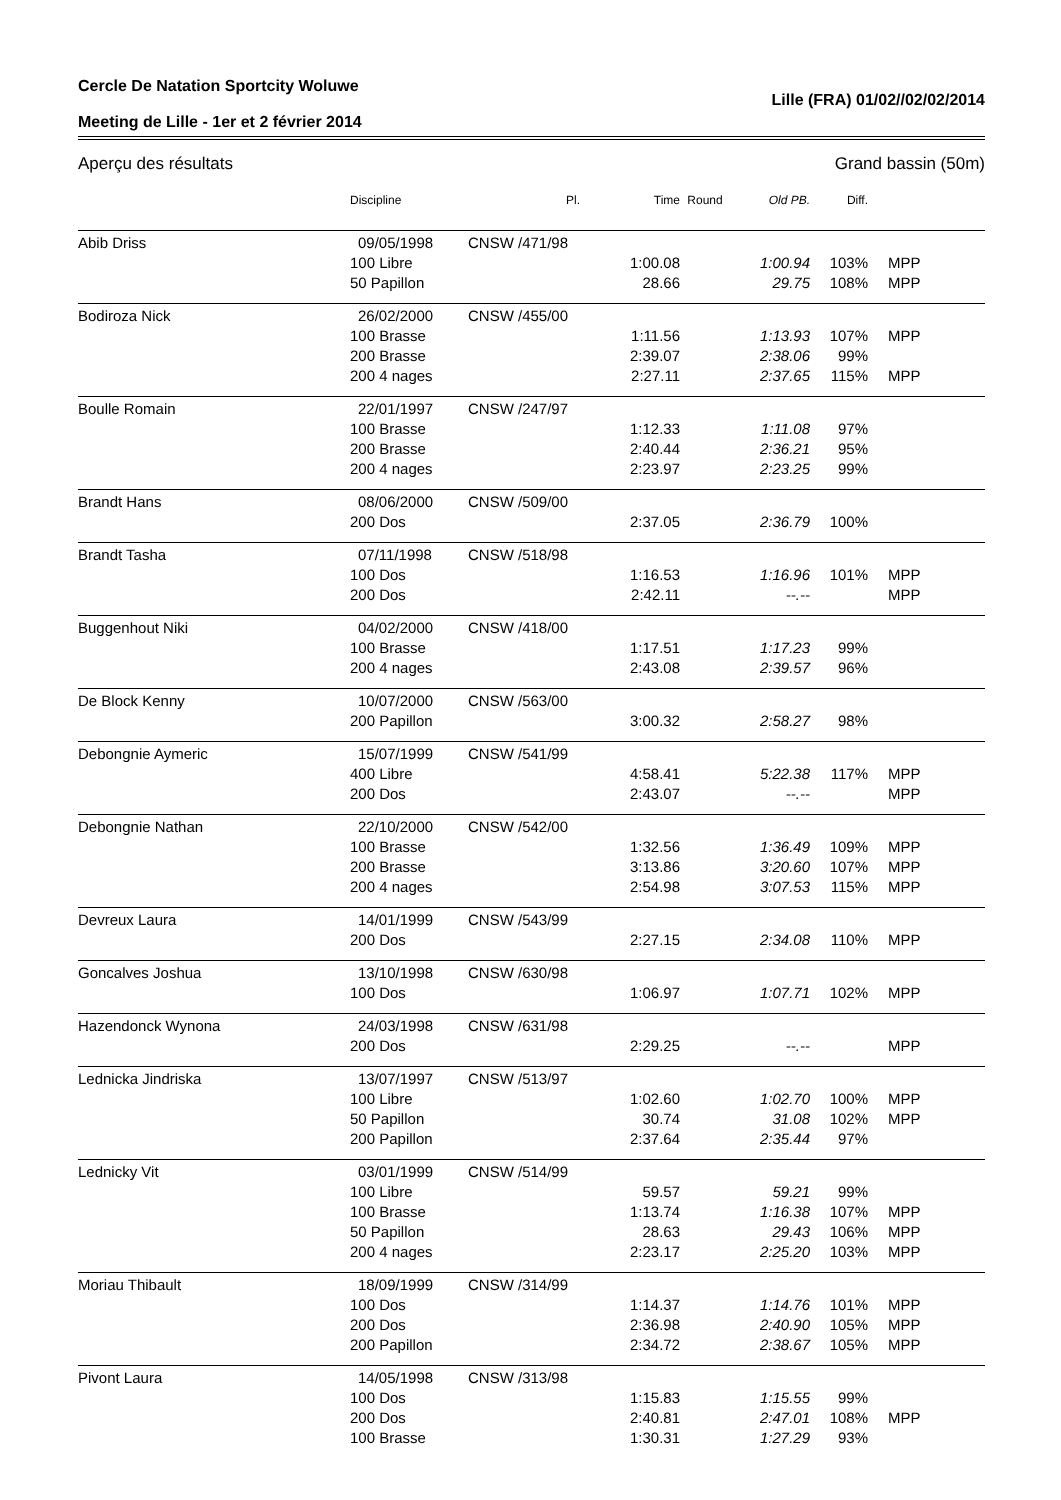Cercle De Natation Sportcity Woluwe
Meeting de Lille - 1er et 2 février 2014 Lille (FRA) 01/02//02/02/2014
Aperçu des résultats Grand bassin (50m)
| | Discipline | Pl. | Time | Round | Old PB. | Diff. | |
| --- | --- | --- | --- | --- | --- | --- | --- |
| Abib Driss | 09/05/1998 | CNSW /471/98 | | | | | |
| | 100 Libre | | 1:00.08 | | 1:00.94 | 103% | MPP |
| | 50 Papillon | | 28.66 | | 29.75 | 108% | MPP |
| Bodiroza Nick | 26/02/2000 | CNSW /455/00 | | | | | |
| | 100 Brasse | | 1:11.56 | | 1:13.93 | 107% | MPP |
| | 200 Brasse | | 2:39.07 | | 2:38.06 | 99% | |
| | 200 4 nages | | 2:27.11 | | 2:37.65 | 115% | MPP |
| Boulle Romain | 22/01/1997 | CNSW /247/97 | | | | | |
| | 100 Brasse | | 1:12.33 | | 1:11.08 | 97% | |
| | 200 Brasse | | 2:40.44 | | 2:36.21 | 95% | |
| | 200 4 nages | | 2:23.97 | | 2:23.25 | 99% | |
| Brandt Hans | 08/06/2000 | CNSW /509/00 | | | | | |
| | 200 Dos | | 2:37.05 | | 2:36.79 | 100% | |
| Brandt Tasha | 07/11/1998 | CNSW /518/98 | | | | | |
| | 100 Dos | | 1:16.53 | | 1:16.96 | 101% | MPP |
| | 200 Dos | | 2:42.11 | | --.-- | | MPP |
| Buggenhout Niki | 04/02/2000 | CNSW /418/00 | | | | | |
| | 100 Brasse | | 1:17.51 | | 1:17.23 | 99% | |
| | 200 4 nages | | 2:43.08 | | 2:39.57 | 96% | |
| De Block Kenny | 10/07/2000 | CNSW /563/00 | | | | | |
| | 200 Papillon | | 3:00.32 | | 2:58.27 | 98% | |
| Debongnie Aymeric | 15/07/1999 | CNSW /541/99 | | | | | |
| | 400 Libre | | 4:58.41 | | 5:22.38 | 117% | MPP |
| | 200 Dos | | 2:43.07 | | --.-- | | MPP |
| Debongnie Nathan | 22/10/2000 | CNSW /542/00 | | | | | |
| | 100 Brasse | | 1:32.56 | | 1:36.49 | 109% | MPP |
| | 200 Brasse | | 3:13.86 | | 3:20.60 | 107% | MPP |
| | 200 4 nages | | 2:54.98 | | 3:07.53 | 115% | MPP |
| Devreux Laura | 14/01/1999 | CNSW /543/99 | | | | | |
| | 200 Dos | | 2:27.15 | | 2:34.08 | 110% | MPP |
| Goncalves Joshua | 13/10/1998 | CNSW /630/98 | | | | | |
| | 100 Dos | | 1:06.97 | | 1:07.71 | 102% | MPP |
| Hazendonck Wynona | 24/03/1998 | CNSW /631/98 | | | | | |
| | 200 Dos | | 2:29.25 | | --.-- | | MPP |
| Lednicka Jindriska | 13/07/1997 | CNSW /513/97 | | | | | |
| | 100 Libre | | 1:02.60 | | 1:02.70 | 100% | MPP |
| | 50 Papillon | | 30.74 | | 31.08 | 102% | MPP |
| | 200 Papillon | | 2:37.64 | | 2:35.44 | 97% | |
| Lednicky Vit | 03/01/1999 | CNSW /514/99 | | | | | |
| | 100 Libre | | 59.57 | | 59.21 | 99% | |
| | 100 Brasse | | 1:13.74 | | 1:16.38 | 107% | MPP |
| | 50 Papillon | | 28.63 | | 29.43 | 106% | MPP |
| | 200 4 nages | | 2:23.17 | | 2:25.20 | 103% | MPP |
| Moriau Thibault | 18/09/1999 | CNSW /314/99 | | | | | |
| | 100 Dos | | 1:14.37 | | 1:14.76 | 101% | MPP |
| | 200 Dos | | 2:36.98 | | 2:40.90 | 105% | MPP |
| | 200 Papillon | | 2:34.72 | | 2:38.67 | 105% | MPP |
| Pivont Laura | 14/05/1998 | CNSW /313/98 | | | | | |
| | 100 Dos | | 1:15.83 | | 1:15.55 | 99% | |
| | 200 Dos | | 2:40.81 | | 2:47.01 | 108% | MPP |
| | 100 Brasse | | 1:30.31 | | 1:27.29 | 93% | |